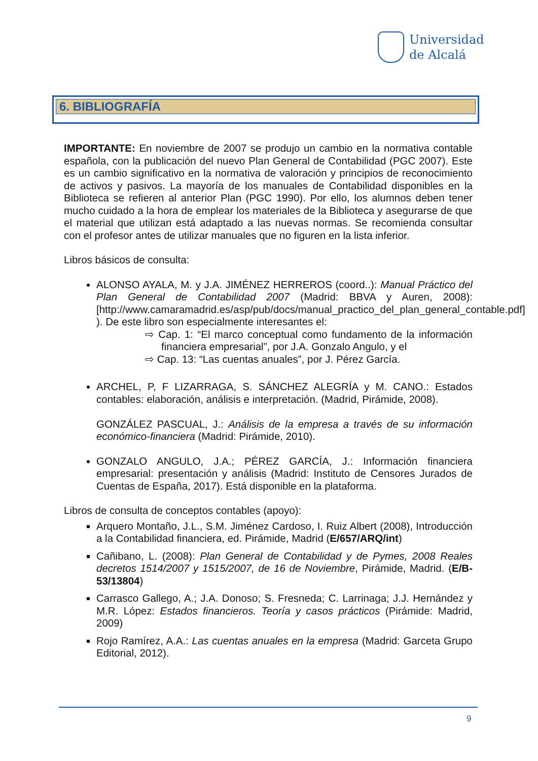Universidad
de Alcalá
6. BIBLIOGRAFÍA
IMPORTANTE: En noviembre de 2007 se produjo un cambio en la normativa contable española, con la publicación del nuevo Plan General de Contabilidad (PGC 2007). Este es un cambio significativo en la normativa de valoración y principios de reconocimiento de activos y pasivos. La mayoría de los manuales de Contabilidad disponibles en la Biblioteca se refieren al anterior Plan (PGC 1990). Por ello, los alumnos deben tener mucho cuidado a la hora de emplear los materiales de la Biblioteca y asegurarse de que el material que utilizan está adaptado a las nuevas normas. Se recomienda consultar con el profesor antes de utilizar manuales que no figuren en la lista inferior.
Libros básicos de consulta:
ALONSO AYALA, M. y J.A. JIMÉNEZ HERREROS (coord..): Manual Práctico del Plan General de Contabilidad 2007 (Madrid: BBVA y Auren, 2008): [http://www.camaramadrid.es/asp/pub/docs/manual_practico_del_plan_general_contable.pdf] ). De este libro son especialmente interesantes el:
⇨ Cap. 1: “El marco conceptual como fundamento de la información financiera empresarial”, por J.A. Gonzalo Angulo, y el
⇨ Cap. 13: “Las cuentas anuales”, por J. Pérez García.
ARCHEL, P, F LIZARRAGA, S. SÁNCHEZ ALEGRÍA y M. CANO.: Estados contables: elaboración, análisis e interpretación. (Madrid, Pirámide, 2008).
GONZÁLEZ PASCUAL, J.: Análisis de la empresa a través de su información económico-financiera (Madrid: Pirámide, 2010).
GONZALO ANGULO, J.A.; PÉREZ GARCÍA, J.: Información financiera empresarial: presentación y análisis (Madrid: Instituto de Censores Jurados de Cuentas de España, 2017). Está disponible en la plataforma.
Libros de consulta de conceptos contables (apoyo):
Arquero Montaño, J.L., S.M. Jiménez Cardoso, I. Ruiz Albert (2008), Introducción a la Contabilidad financiera, ed. Pirámide, Madrid (E/657/ARQ/int)
Cañibano, L. (2008): Plan General de Contabilidad y de Pymes, 2008 Reales decretos 1514/2007 y 1515/2007, de 16 de Noviembre, Pirámide, Madrid. (E/B-53/13804)
Carrasco Gallego, A.; J.A. Donoso; S. Fresneda; C. Larrinaga; J.J. Hernández y M.R. López: Estados financieros. Teoría y casos prácticos (Pirámide: Madrid, 2009)
Rojo Ramírez, A.A.: Las cuentas anuales en la empresa (Madrid: Garceta Grupo Editorial, 2012).
9